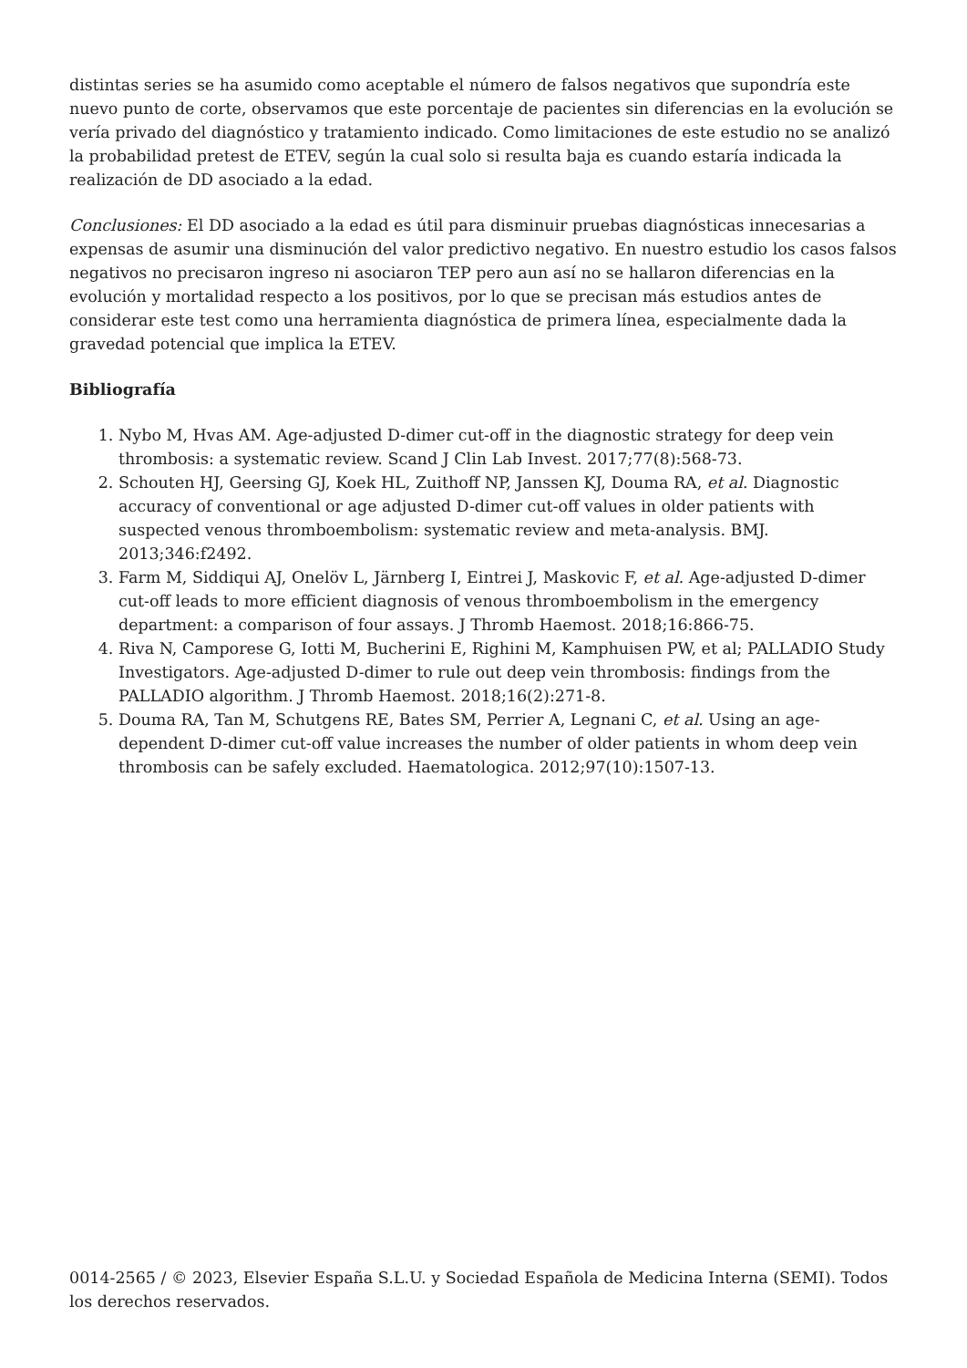distintas series se ha asumido como aceptable el número de falsos negativos que supondría este nuevo punto de corte, observamos que este porcentaje de pacientes sin diferencias en la evolución se vería privado del diagnóstico y tratamiento indicado. Como limitaciones de este estudio no se analizó la probabilidad pretest de ETEV, según la cual solo si resulta baja es cuando estaría indicada la realización de DD asociado a la edad.
Conclusiones: El DD asociado a la edad es útil para disminuir pruebas diagnósticas innecesarias a expensas de asumir una disminución del valor predictivo negativo. En nuestro estudio los casos falsos negativos no precisaron ingreso ni asociaron TEP pero aun así no se hallaron diferencias en la evolución y mortalidad respecto a los positivos, por lo que se precisan más estudios antes de considerar este test como una herramienta diagnóstica de primera línea, especialmente dada la gravedad potencial que implica la ETEV.
Bibliografía
1. Nybo M, Hvas AM. Age-adjusted D-dimer cut-off in the diagnostic strategy for deep vein thrombosis: a systematic review. Scand J Clin Lab Invest. 2017;77(8):568-73.
2. Schouten HJ, Geersing GJ, Koek HL, Zuithoff NP, Janssen KJ, Douma RA, et al. Diagnostic accuracy of conventional or age adjusted D-dimer cut-off values in older patients with suspected venous thromboembolism: systematic review and meta-analysis. BMJ. 2013;346:f2492.
3. Farm M, Siddiqui AJ, Onelöv L, Järnberg I, Eintrei J, Maskovic F, et al. Age-adjusted D-dimer cut-off leads to more efficient diagnosis of venous thromboembolism in the emergency department: a comparison of four assays. J Thromb Haemost. 2018;16:866-75.
4. Riva N, Camporese G, Iotti M, Bucherini E, Righini M, Kamphuisen PW, et al; PALLADIO Study Investigators. Age-adjusted D-dimer to rule out deep vein thrombosis: findings from the PALLADIO algorithm. J Thromb Haemost. 2018;16(2):271-8.
5. Douma RA, Tan M, Schutgens RE, Bates SM, Perrier A, Legnani C, et al. Using an age-dependent D-dimer cut-off value increases the number of older patients in whom deep vein thrombosis can be safely excluded. Haematologica. 2012;97(10):1507-13.
0014-2565 / © 2023, Elsevier España S.L.U. y Sociedad Española de Medicina Interna (SEMI). Todos los derechos reservados.